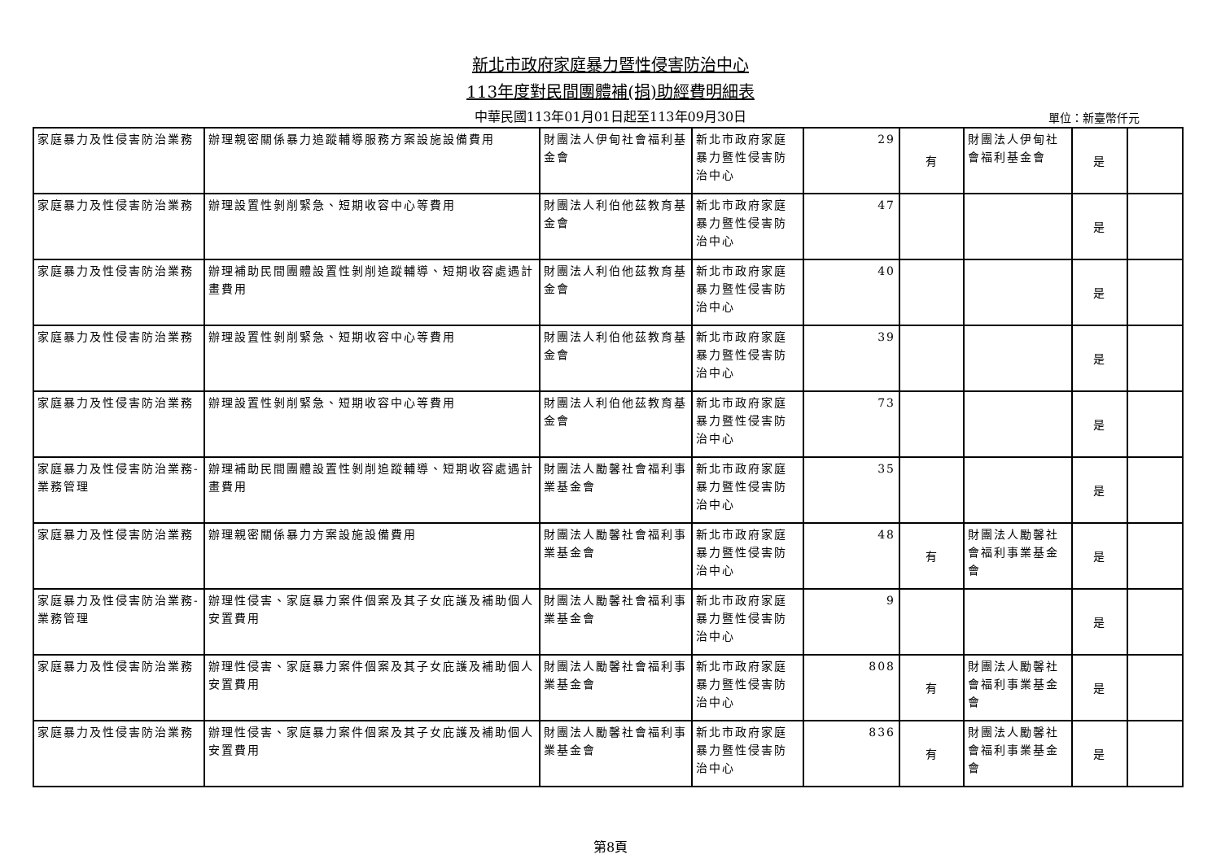新北市政府家庭暴力暨性侵害防治中心
113年度對民間團體補(捐)助經費明細表
中華民國113年01月01日起至113年09月30日
單位：新臺幣仟元
| 家庭暴力及性侵害防治業務 | 辦理親密關係暴力追蹤輔導服務方案設施設備費用 | 財團法人伊甸社會福利基金會 | 新北市政府家庭暴力暨性侵害防治中心 | 29 | 有 | 財團法人伊甸社會福利基金會 | 是 | |
| 家庭暴力及性侵害防治業務 | 辦理設置性剝削緊急、短期收容中心等費用 | 財團法人利伯他茲教育基金會 | 新北市政府家庭暴力暨性侵害防治中心 | 47 | | | 是 | |
| 家庭暴力及性侵害防治業務 | 辦理補助民間團體設置性剝削追蹤輔導、短期收容處遇計畫費用 | 財團法人利伯他茲教育基金會 | 新北市政府家庭暴力暨性侵害防治中心 | 40 | | | 是 | |
| 家庭暴力及性侵害防治業務 | 辦理設置性剝削緊急、短期收容中心等費用 | 財團法人利伯他茲教育基金會 | 新北市政府家庭暴力暨性侵害防治中心 | 39 | | | 是 | |
| 家庭暴力及性侵害防治業務 | 辦理設置性剝削緊急、短期收容中心等費用 | 財團法人利伯他茲教育基金會 | 新北市政府家庭暴力暨性侵害防治中心 | 73 | | | 是 | |
| 家庭暴力及性侵害防治業務-業務管理 | 辦理補助民間團體設置性剝削追蹤輔導、短期收容處遇計畫費用 | 財團法人勵馨社會福利事業基金會 | 新北市政府家庭暴力暨性侵害防治中心 | 35 | | | 是 | |
| 家庭暴力及性侵害防治業務 | 辦理親密關係暴力方案設施設備費用 | 財團法人勵馨社會福利事業基金會 | 新北市政府家庭暴力暨性侵害防治中心 | 48 | 有 | 財團法人勵馨社會福利事業基金會 | 是 | |
| 家庭暴力及性侵害防治業務-業務管理 | 辦理性侵害、家庭暴力案件個案及其子女庇護及補助個人安置費用 | 財團法人勵馨社會福利事業基金會 | 新北市政府家庭暴力暨性侵害防治中心 | 9 | | | 是 | |
| 家庭暴力及性侵害防治業務 | 辦理性侵害、家庭暴力案件個案及其子女庇護及補助個人安置費用 | 財團法人勵馨社會福利事業基金會 | 新北市政府家庭暴力暨性侵害防治中心 | 808 | 有 | 財團法人勵馨社會福利事業基金會 | 是 | |
| 家庭暴力及性侵害防治業務 | 辦理性侵害、家庭暴力案件個案及其子女庇護及補助個人安置費用 | 財團法人勵馨社會福利事業基金會 | 新北市政府家庭暴力暨性侵害防治中心 | 836 | 有 | 財團法人勵馨社會福利事業基金會 | 是 | |
第8頁